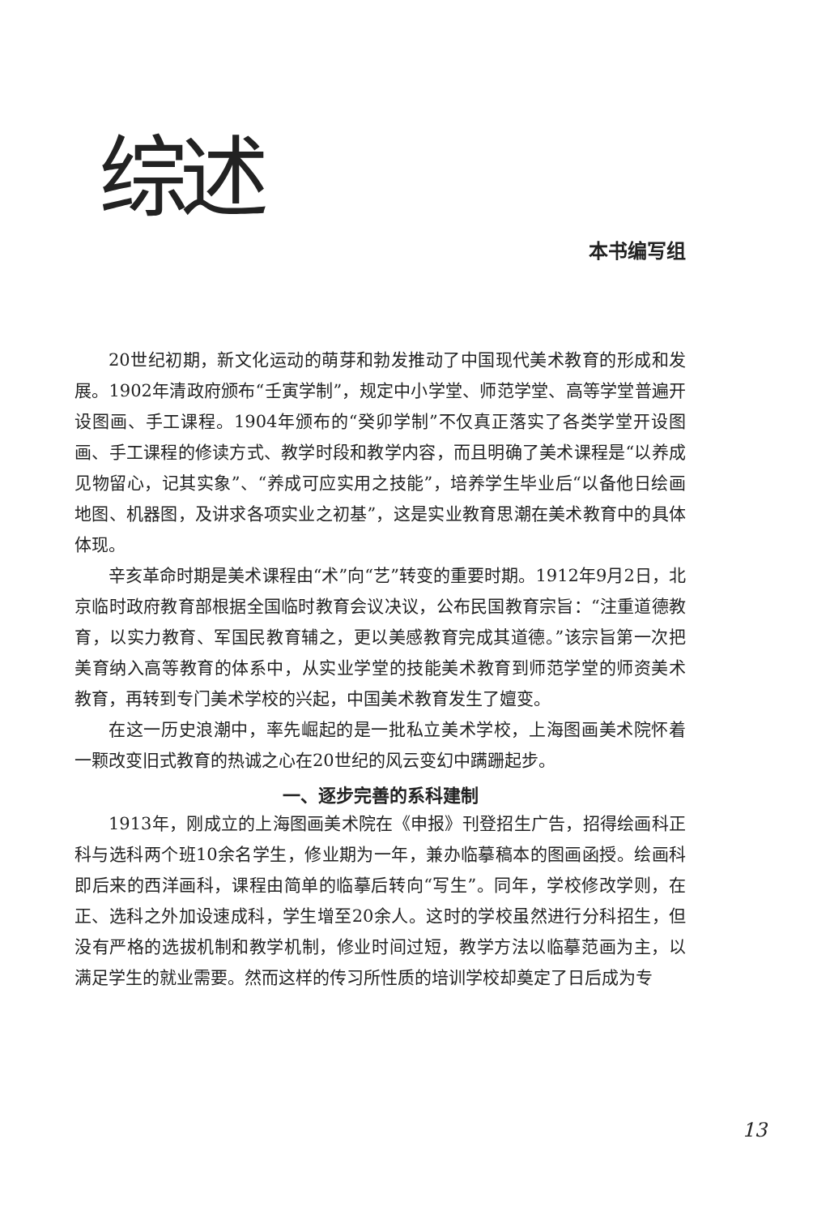综述
本书编写组
20世纪初期，新文化运动的萌芽和勃发推动了中国现代美术教育的形成和发展。1902年清政府颁布“壬寅学制”，规定中小学堂、师范学堂、高等学堂普遍开设图画、手工课程。1904年颁布的“癸卯学制”不仅真正落实了各类学堂开设图画、手工课程的修读方式、教学时段和教学内容，而且明确了美术课程是“以养成见物留心，记其实象”、“养成可应实用之技能”，培养学生毕业后“以备他日绘画地图、机器图，及讲求各项实业之初基”，这是实业教育思潮在美术教育中的具体体现。
辛亥革命时期是美术课程由“术”向“艺”转变的重要时期。1912年9月2日，北京临时政府教育部根据全国临时教育会议决议，公布民国教育宗旨：“注重道德教育，以实力教育、军国民教育辅之，更以美感教育完成其道德。”该宗旨第一次把美育纳入高等教育的体系中，从实业学堂的技能美术教育到师范学堂的师资美术教育，再转到专门美术学校的兴起，中国美术教育发生了嬗变。
在这一历史浪潮中，率先崛起的是一批私立美术学校，上海图画美术院怀着一颗改变旧式教育的热诚之心在20世纪的风云变幻中蹒跚起步。
一、逐步完善的系科建制
1913年，刚成立的上海图画美术院在《申报》刊登招生广告，招得绘画科正科与选科两个班10余名学生，修业期为一年，兼办临摹稿本的图画函授。绘画科即后来的西洋画科，课程由简单的临摹后转向“写生”。同年，学校修改学则，在正、选科之外加设速成科，学生增至20余人。这时的学校虽然进行分科招生，但没有严格的选拔机制和教学机制，修业时间过短，教学方法以临摹范画为主，以满足学生的就业需要。然而这样的传习所性质的培训学校却奠定了日后成为专
13